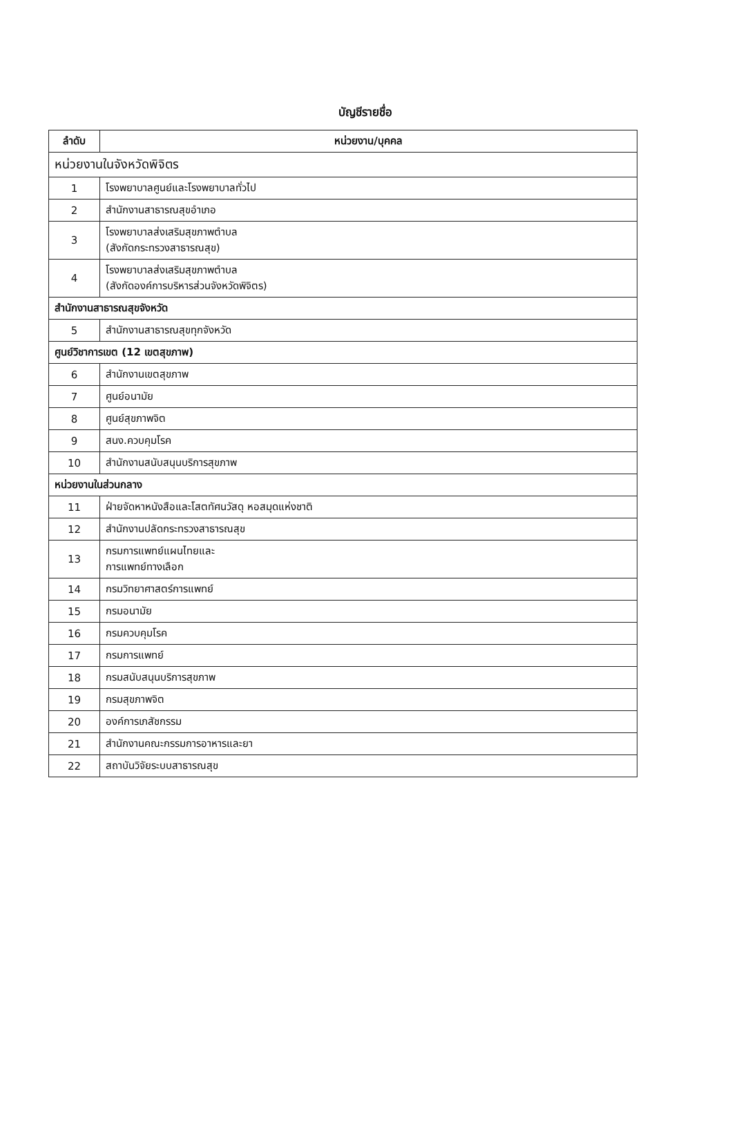บัญชีรายชื่อ
| ลำดับ | หน่วยงาน/บุคคล |
| --- | --- |
| หน่วยงานในจังหวัดพิจิตร | |
| 1 | โรงพยาบาลศูนย์และโรงพยาบาลทั่วไป |
| 2 | สำนักงานสาธารณสุขอำเภอ |
| 3 | โรงพยาบาลส่งเสริมสุขภาพตำบล (สังกัดกระทรวงสาธารณสุข) |
| 4 | โรงพยาบาลส่งเสริมสุขภาพตำบล (สังกัดองค์การบริหารส่วนจังหวัดพิจิตร) |
| สำนักงานสาธารณสุขจังหวัด | |
| 5 | สำนักงานสาธารณสุขทุกจังหวัด |
| ศูนย์วิชาการเขต (12 เขตสุขภาพ) | |
| 6 | สำนักงานเขตสุขภาพ |
| 7 | ศูนย์อนามัย |
| 8 | ศูนย์สุขภาพจิต |
| 9 | สนง.ควบคุมโรค |
| 10 | สำนักงานสนับสนุนบริการสุขภาพ |
| หน่วยงานในส่วนกลาง | |
| 11 | ฝ่ายจัดหาหนังสือและโสตทัศนวัสดุ หอสมุดแห่งชาติ |
| 12 | สำนักงานปลัดกระทรวงสาธารณสุข |
| 13 | กรมการแพทย์แผนไทยและ การแพทย์ทางเลือก |
| 14 | กรมวิทยาศาสตร์การแพทย์ |
| 15 | กรมอนามัย |
| 16 | กรมควบคุมโรค |
| 17 | กรมการแพทย์ |
| 18 | กรมสนับสนุนบริการสุขภาพ |
| 19 | กรมสุขภาพจิต |
| 20 | องค์การเภสัชกรรม |
| 21 | สำนักงานคณะกรรมการอาหารและยา |
| 22 | สถาบันวิจัยระบบสาธารณสุข |